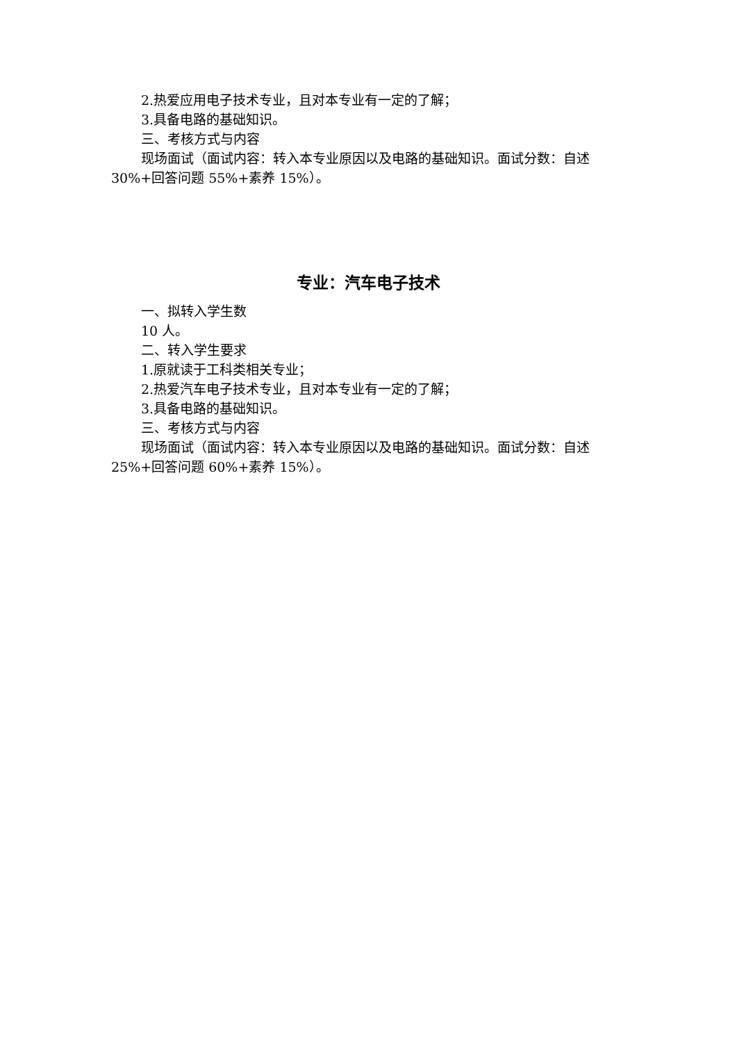2.热爱应用电子技术专业，且对本专业有一定的了解；
3.具备电路的基础知识。
三、考核方式与内容
现场面试（面试内容：转入本专业原因以及电路的基础知识。面试分数：自述 30%+回答问题 55%+素养 15%）。
专业：汽车电子技术
一、拟转入学生数
10 人。
二、转入学生要求
1.原就读于工科类相关专业；
2.热爱汽车电子技术专业，且对本专业有一定的了解；
3.具备电路的基础知识。
三、考核方式与内容
现场面试（面试内容：转入本专业原因以及电路的基础知识。面试分数：自述 25%+回答问题 60%+素养 15%）。